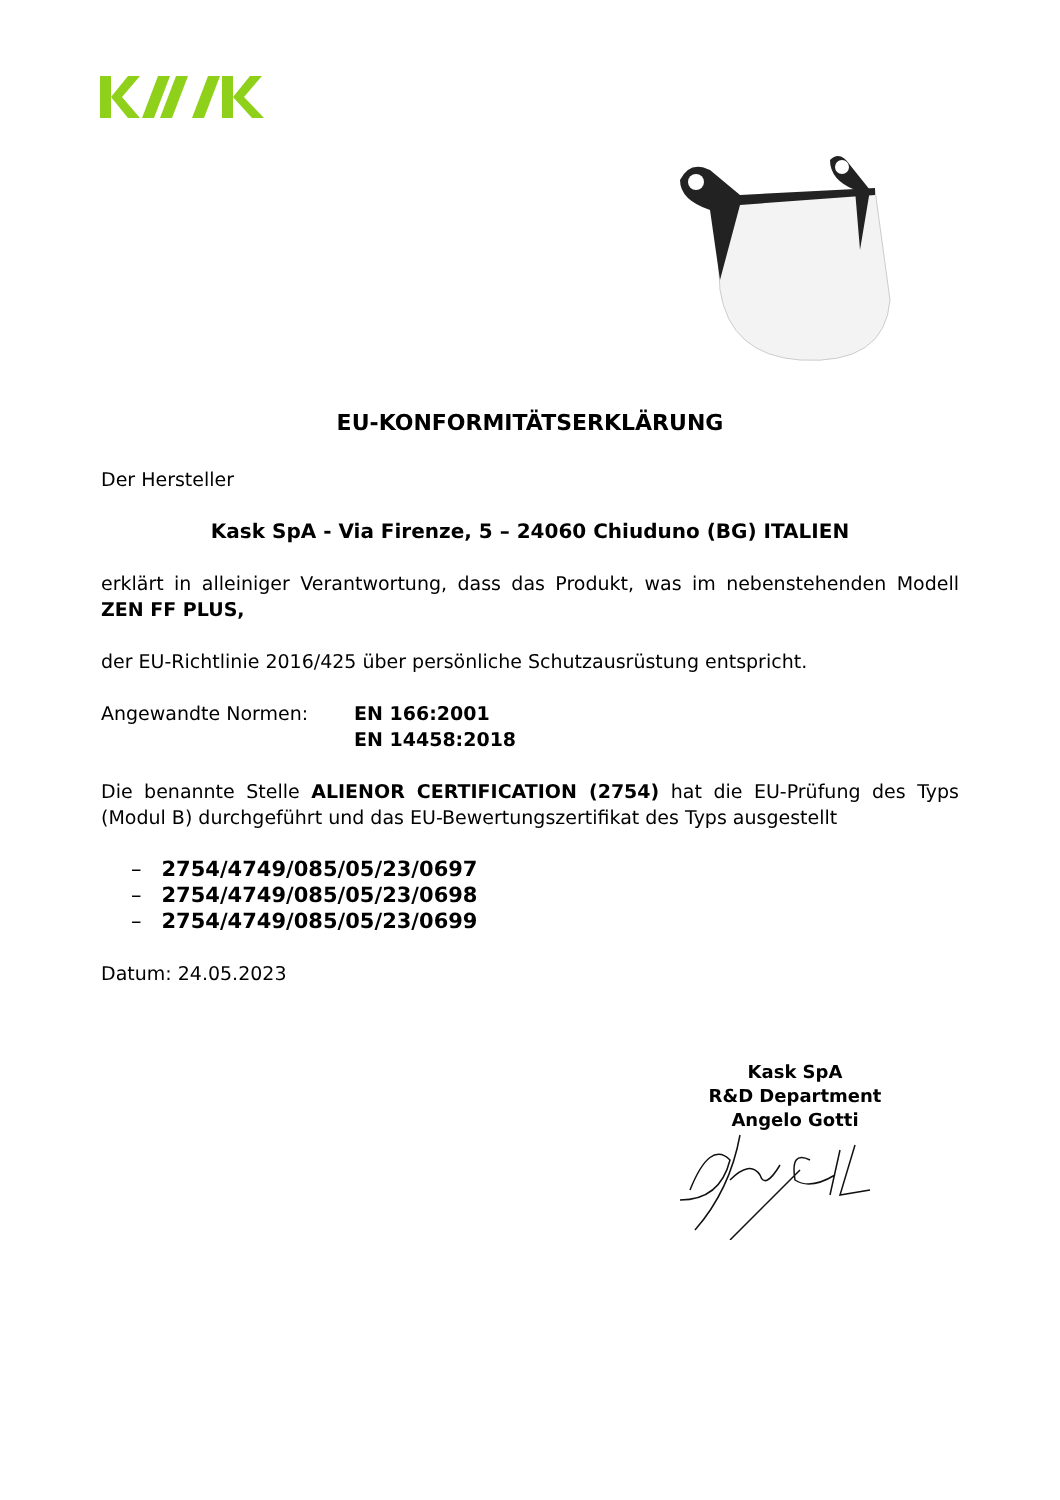EU-KONFORMITÄTSERKLÄRUNG
Der Hersteller
Kask SpA - Via Firenze, 5 – 24060 Chiuduno (BG) ITALIEN
erklärt in alleiniger Verantwortung, dass das Produkt, was im nebenstehenden Modell ZEN FF PLUS,
der EU-Richtlinie 2016/425 über persönliche Schutzausrüstung entspricht.
Angewandte Normen: EN 166:2001
EN 14458:2018
Die benannte Stelle ALIENOR CERTIFICATION (2754) hat die EU-Prüfung des Typs (Modul B) durchgeführt und das EU-Bewertungszertifikat des Typs ausgestellt
– 2754/4749/085/05/23/0697
– 2754/4749/085/05/23/0698
– 2754/4749/085/05/23/0699
Datum: 24.05.2023
Kask SpA
R&D Department
Angelo Gotti